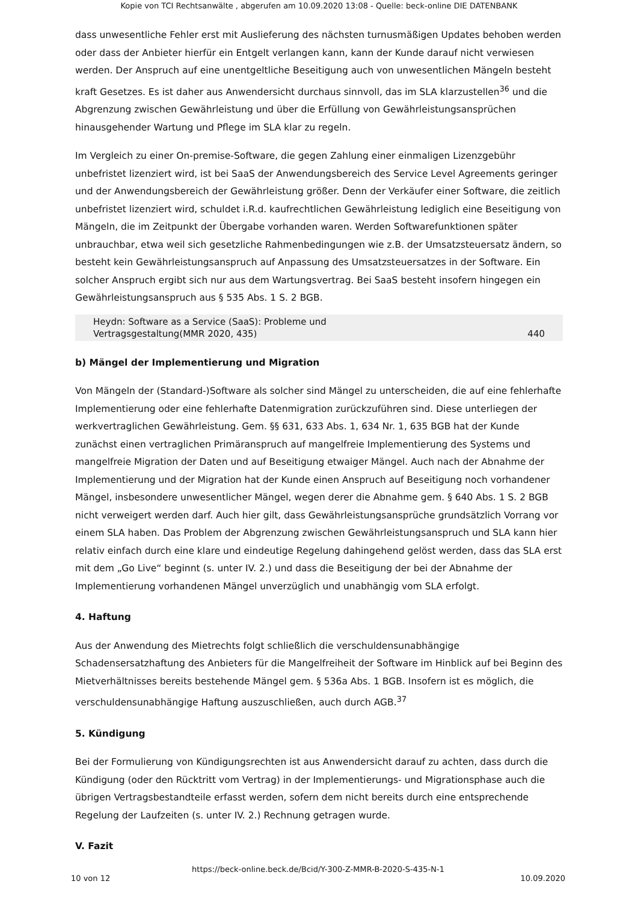Kopie von TCI Rechtsanwälte , abgerufen am 10.09.2020 13:08 - Quelle: beck-online DIE DATENBANK
dass unwesentliche Fehler erst mit Auslieferung des nächsten turnusmäßigen Updates behoben werden oder dass der Anbieter hierfür ein Entgelt verlangen kann, kann der Kunde darauf nicht verwiesen werden. Der Anspruch auf eine unentgeltliche Beseitigung auch von unwesentlichen Mängeln besteht kraft Gesetzes. Es ist daher aus Anwendersicht durchaus sinnvoll, das im SLA klarzustellen<sup>36</sup> und die Abgrenzung zwischen Gewährleistung und über die Erfüllung von Gewährleistungsansprüchen hinausgehender Wartung und Pflege im SLA klar zu regeln.
Im Vergleich zu einer On-premise-Software, die gegen Zahlung einer einmaligen Lizenzgebühr unbefristet lizenziert wird, ist bei SaaS der Anwendungsbereich des Service Level Agreements geringer und der Anwendungsbereich der Gewährleistung größer. Denn der Verkäufer einer Software, die zeitlich unbefristet lizenziert wird, schuldet i.R.d. kaufrechtlichen Gewährleistung lediglich eine Beseitigung von Mängeln, die im Zeitpunkt der Übergabe vorhanden waren. Werden Softwarefunktionen später unbrauchbar, etwa weil sich gesetzliche Rahmenbedingungen wie z.B. der Umsatzsteuersatz ändern, so besteht kein Gewährleistungsanspruch auf Anpassung des Umsatzsteuersatzes in der Software. Ein solcher Anspruch ergibt sich nur aus dem Wartungsvertrag. Bei SaaS besteht insofern hingegen ein Gewährleistungsanspruch aus § 535 Abs. 1 S. 2 BGB.
Heydn: Software as a Service (SaaS): Probleme und
Vertragsgestaltung(MMR 2020, 435) 440
b) Mängel der Implementierung und Migration
Von Mängeln der (Standard-)Software als solcher sind Mängel zu unterscheiden, die auf eine fehlerhafte Implementierung oder eine fehlerhafte Datenmigration zurückzuführen sind. Diese unterliegen der werkvertraglichen Gewährleistung. Gem. §§ 631, 633 Abs. 1, 634 Nr. 1, 635 BGB hat der Kunde zunächst einen vertraglichen Primäranspruch auf mangelfreie Implementierung des Systems und mangelfreie Migration der Daten und auf Beseitigung etwaiger Mängel. Auch nach der Abnahme der Implementierung und der Migration hat der Kunde einen Anspruch auf Beseitigung noch vorhandener Mängel, insbesondere unwesentlicher Mängel, wegen derer die Abnahme gem. § 640 Abs. 1 S. 2 BGB nicht verweigert werden darf. Auch hier gilt, dass Gewährleistungsansprüche grundsätzlich Vorrang vor einem SLA haben. Das Problem der Abgrenzung zwischen Gewährleistungsanspruch und SLA kann hier relativ einfach durch eine klare und eindeutige Regelung dahingehend gelöst werden, dass das SLA erst mit dem „Go Live“ beginnt (s. unter IV. 2.) und dass die Beseitigung der bei der Abnahme der Implementierung vorhandenen Mängel unverzüglich und unabhängig vom SLA erfolgt.
4. Haftung
Aus der Anwendung des Mietrechts folgt schließlich die verschuldensunabhängige Schadensersatzhaftung des Anbieters für die Mangelfreiheit der Software im Hinblick auf bei Beginn des Mietverhältnisses bereits bestehende Mängel gem. § 536a Abs. 1 BGB. Insofern ist es möglich, die verschuldensunabhängige Haftung auszuschließen, auch durch AGB.<sup>37</sup>
5. Kündigung
Bei der Formulierung von Kündigungsrechten ist aus Anwendersicht darauf zu achten, dass durch die Kündigung (oder den Rücktritt vom Vertrag) in der Implementierungs- und Migrationsphase auch die übrigen Vertragsbestandteile erfasst werden, sofern dem nicht bereits durch eine entsprechende Regelung der Laufzeiten (s. unter IV. 2.) Rechnung getragen wurde.
V. Fazit
https://beck-online.beck.de/Bcid/Y-300-Z-MMR-B-2020-S-435-N-1
10 von 12 10.09.2020